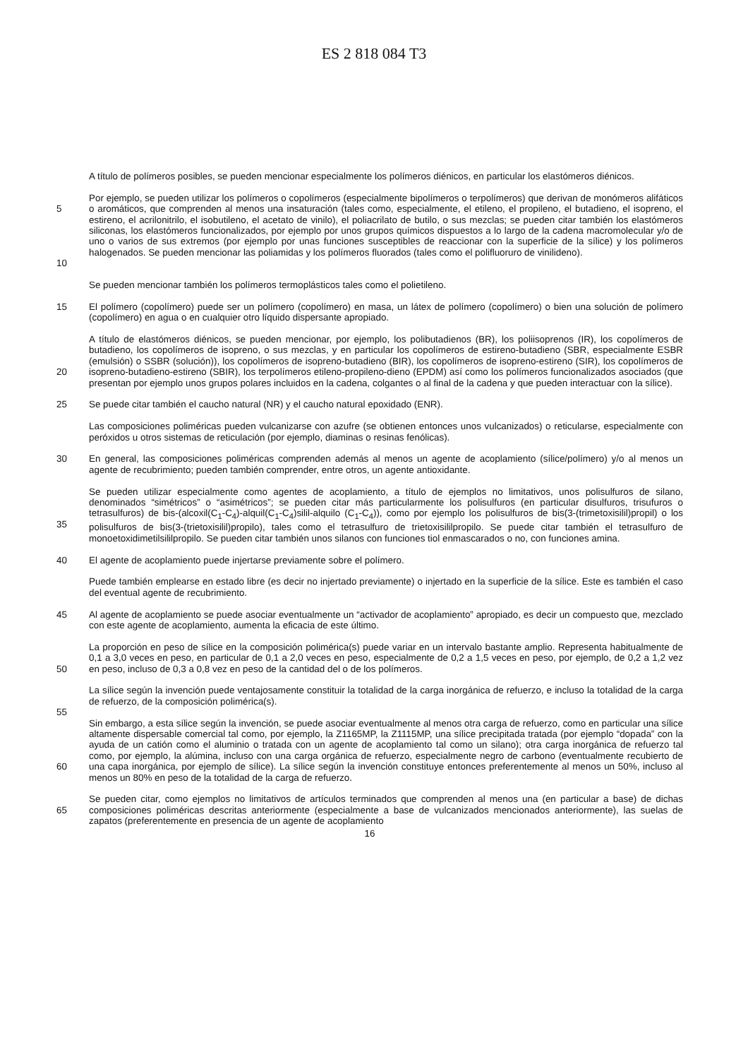ES 2 818 084 T3
A título de polímeros posibles, se pueden mencionar especialmente los polímeros diénicos, en particular los elastómeros diénicos.
5
10
Por ejemplo, se pueden utilizar los polímeros o copolímeros (especialmente bipolímeros o terpolímeros) que derivan de monómeros alifáticos o aromáticos, que comprenden al menos una insaturación (tales como, especialmente, el etileno, el propileno, el butadieno, el isopreno, el estireno, el acrilonitrilo, el isobutileno, el acetato de vinilo), el poliacrilato de butilo, o sus mezclas; se pueden citar también los elastómeros siliconas, los elastómeros funcionalizados, por ejemplo por unos grupos químicos dispuestos a lo largo de la cadena macromolecular y/o de uno o varios de sus extremos (por ejemplo por unas funciones susceptibles de reaccionar con la superficie de la sílice) y los polímeros halogenados. Se pueden mencionar las poliamidas y los polímeros fluorados (tales como el polifluoruro de vinilideno).
Se pueden mencionar también los polímeros termoplásticos tales como el polietileno.
15
El polímero (copolímero) puede ser un polímero (copolímero) en masa, un látex de polímero (copolímero) o bien una solución de polímero (copolímero) en agua o en cualquier otro líquido dispersante apropiado.
20
A título de elastómeros diénicos, se pueden mencionar, por ejemplo, los polibutadienos (BR), los poliisoprenos (IR), los copolímeros de butadieno, los copolímeros de isopreno, o sus mezclas, y en particular los copolímeros de estireno-butadieno (SBR, especialmente ESBR (emulsión) o SSBR (solución)), los copolímeros de isopreno-butadieno (BIR), los copolímeros de isopreno-estireno (SIR), los copolímeros de isopreno-butadieno-estireno (SBIR), los terpolímeros etileno-propileno-dieno (EPDM) así como los polímeros funcionalizados asociados (que presentan por ejemplo unos grupos polares incluidos en la cadena, colgantes o al final de la cadena y que pueden interactuar con la sílice).
25
Se puede citar también el caucho natural (NR) y el caucho natural epoxidado (ENR).
Las composiciones poliméricas pueden vulcanizarse con azufre (se obtienen entonces unos vulcanizados) o reticularse, especialmente con peróxidos u otros sistemas de reticulación (por ejemplo, diaminas o resinas fenólicas).
30
En general, las composiciones poliméricas comprenden además al menos un agente de acoplamiento (sílice/polímero) y/o al menos un agente de recubrimiento; pueden también comprender, entre otros, un agente antioxidante.
35
Se pueden utilizar especialmente como agentes de acoplamiento, a título de ejemplos no limitativos, unos polisulfuros de silano, denominados “simétricos” o “asimétricos”; se pueden citar más particularmente los polisulfuros (en particular disulfuros, trisufuros o tetrasulfuros) de bis-(alcoxil(C<sub>1</sub>-C<sub>4</sub>)-alquil(C<sub>1</sub>-C<sub>4</sub>)silil-alquilo (C<sub>1</sub>-C<sub>4</sub>)), como por ejemplo los polisulfuros de bis(3-(trimetoxisilil)propil) o los polisulfuros de bis(3-(trietoxisilil)propilo), tales como el tetrasulfuro de trietoxisililpropilo. Se puede citar también el tetrasulfuro de monoetoxidimetilsililpropilo. Se pueden citar también unos silanos con funciones tiol enmascarados o no, con funciones amina.
40
El agente de acoplamiento puede injertarse previamente sobre el polímero.
Puede también emplearse en estado libre (es decir no injertado previamente) o injertado en la superficie de la sílice. Este es también el caso del eventual agente de recubrimiento.
45
Al agente de acoplamiento se puede asociar eventualmente un “activador de acoplamiento” apropiado, es decir un compuesto que, mezclado con este agente de acoplamiento, aumenta la eficacia de este último.
50
La proporción en peso de sílice en la composición polimérica(s) puede variar en un intervalo bastante amplio. Representa habitualmente de 0,1 a 3,0 veces en peso, en particular de 0,1 a 2,0 veces en peso, especialmente de 0,2 a 1,5 veces en peso, por ejemplo, de 0,2 a 1,2 vez en peso, incluso de 0,3 a 0,8 vez en peso de la cantidad del o de los polímeros.
La sílice según la invención puede ventajosamente constituir la totalidad de la carga inorgánica de refuerzo, e incluso la totalidad de la carga de refuerzo, de la composición polimérica(s).
55
60
Sin embargo, a esta sílice según la invención, se puede asociar eventualmente al menos otra carga de refuerzo, como en particular una sílice altamente dispersable comercial tal como, por ejemplo, la Z1165MP, la Z1115MP, una sílice precipitada tratada (por ejemplo “dopada” con la ayuda de un catión como el aluminio o tratada con un agente de acoplamiento tal como un silano); otra carga inorgánica de refuerzo tal como, por ejemplo, la alúmina, incluso con una carga orgánica de refuerzo, especialmente negro de carbono (eventualmente recubierto de una capa inorgánica, por ejemplo de sílice). La sílice según la invención constituye entonces preferentemente al menos un 50%, incluso al menos un 80% en peso de la totalidad de la carga de refuerzo.
65
Se pueden citar, como ejemplos no limitativos de artículos terminados que comprenden al menos una (en particular a base) de dichas composiciones poliméricas descritas anteriormente (especialmente a base de vulcanizados mencionados anteriormente), las suelas de zapatos (preferentemente en presencia de un agente de acoplamiento
16